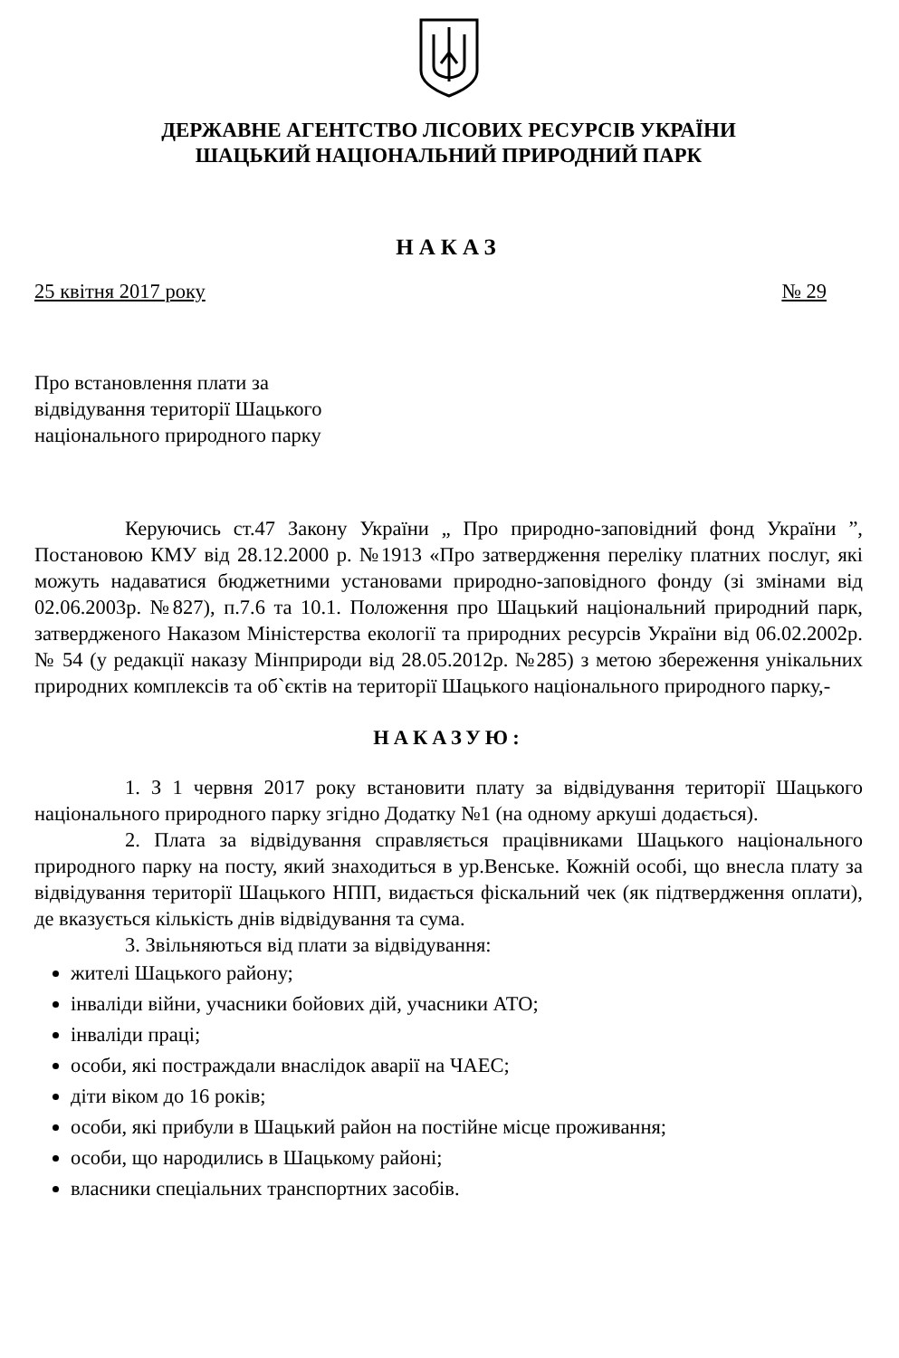ДЕРЖАВНЕ АГЕНТСТВО ЛІСОВИХ РЕСУРСІВ УКРАЇНИ
ШАЦЬКИЙ НАЦІОНАЛЬНИЙ ПРИРОДНИЙ ПАРК
НАКАЗ
25 квітня 2017 року № 29
Про встановлення плати за
відвідування території Шацького
національного природного парку
Керуючись ст.47 Закону України „ Про природно-заповідний фонд України ”, Постановою КМУ від 28.12.2000 р. №1913 «Про затвердження переліку платних послуг, які можуть надаватися бюджетними установами природно-заповідного фонду (зі змінами від 02.06.2003р. №827), п.7.6 та 10.1. Положення про Шацький національний природний парк, затвердженого Наказом Міністерства екології та природних ресурсів України від 06.02.2002р. № 54 (у редакції наказу Мінприроди від 28.05.2012р. №285) з метою збереження унікальних природних комплексів та об`єктів на території Шацького національного природного парку,-
НАКАЗУЮ:
1. З 1 червня 2017 року встановити плату за відвідування території Шацького національного природного парку згідно Додатку №1 (на одному аркуші додається).
2. Плата за відвідування справляється працівниками Шацького національного природного парку на посту, який знаходиться в ур.Венське. Кожній особі, що внесла плату за відвідування території Шацького НПП, видається фіскальний чек (як підтвердження оплати), де вказується кількість днів відвідування та сума.
3. Звільняються від плати за відвідування:
жителі Шацького району;
інваліди війни, учасники бойових дій, учасники АТО;
інваліди праці;
особи, які постраждали внаслідок аварії на ЧАЕС;
діти віком до 16 років;
особи, які прибули в Шацький район на постійне місце проживання;
особи, що народились в Шацькому районі;
власники спеціальних транспортних засобів.